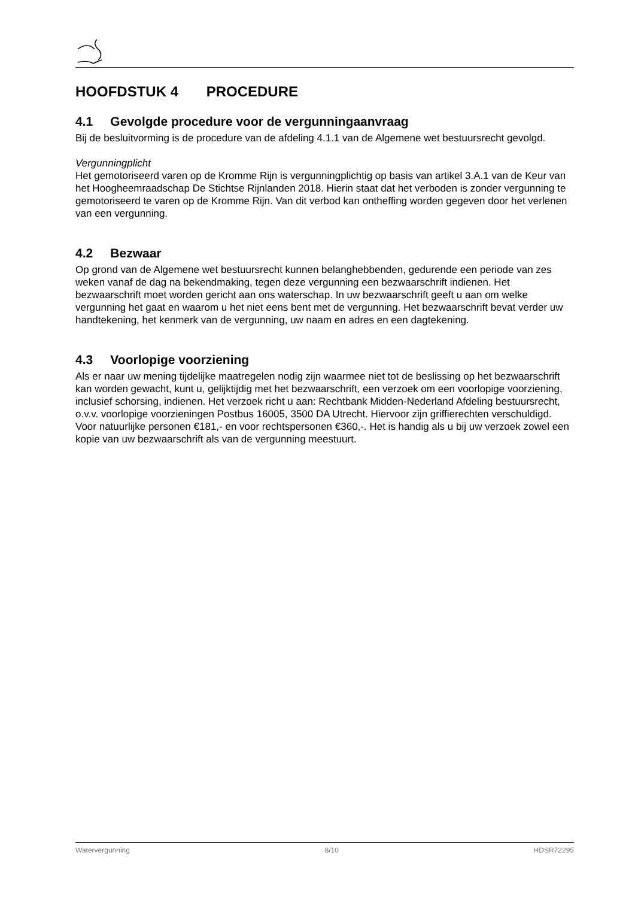HOOFDSTUK 4 PROCEDURE
4.1 Gevolgde procedure voor de vergunningaanvraag
Bij de besluitvorming is de procedure van de afdeling 4.1.1 van de Algemene wet bestuursrecht gevolgd.
Vergunningplicht
Het gemotoriseerd varen op de Kromme Rijn is vergunningplichtig op basis van artikel 3.A.1 van de Keur van het Hoogheemraadschap De Stichtse Rijnlanden 2018. Hierin staat dat het verboden is zonder vergunning te gemotoriseerd te varen op de Kromme Rijn. Van dit verbod kan ontheffing worden gegeven door het verlenen van een vergunning.
4.2 Bezwaar
Op grond van de Algemene wet bestuursrecht kunnen belanghebbenden, gedurende een periode van zes weken vanaf de dag na bekendmaking, tegen deze vergunning een bezwaarschrift indienen. Het bezwaarschrift moet worden gericht aan ons waterschap. In uw bezwaarschrift geeft u aan om welke vergunning het gaat en waarom u het niet eens bent met de vergunning. Het bezwaarschrift bevat verder uw handtekening, het kenmerk van de vergunning, uw naam en adres en een dagtekening.
4.3 Voorlopige voorziening
Als er naar uw mening tijdelijke maatregelen nodig zijn waarmee niet tot de beslissing op het bezwaarschrift kan worden gewacht, kunt u, gelijktijdig met het bezwaarschrift, een verzoek om een voorlopige voorziening, inclusief schorsing, indienen. Het verzoek richt u aan: Rechtbank Midden-Nederland Afdeling bestuursrecht, o.v.v. voorlopige voorzieningen Postbus 16005, 3500 DA Utrecht. Hiervoor zijn griffierechten verschuldigd. Voor natuurlijke personen €181,- en voor rechtspersonen €360,-. Het is handig als u bij uw verzoek zowel een kopie van uw bezwaarschrift als van de vergunning meestuurt.
Watervergunning 8/10 HDSR72295